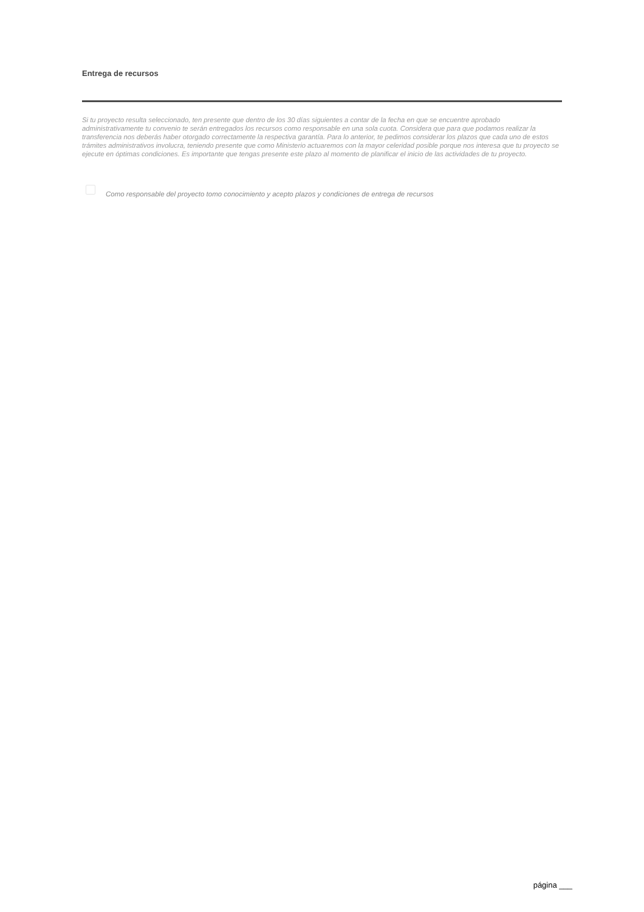Entrega de recursos
Si tu proyecto resulta seleccionado, ten presente que dentro de los 30 días siguientes a contar de la fecha en que se encuentre aprobado administrativamente tu convenio te serán entregados los recursos como responsable en una sola cuota. Considera que para que podamos realizar la transferencia nos deberás haber otorgado correctamente la respectiva garantía. Para lo anterior, te pedimos considerar los plazos que cada uno de estos trámites administrativos involucra, teniendo presente que como Ministerio actuaremos con la mayor celeridad posible porque nos interesa que tu proyecto se ejecute en óptimas condiciones. Es importante que tengas presente este plazo al momento de planificar el inicio de las actividades de tu proyecto.
Como responsable del proyecto tomo conocimiento y acepto plazos y condiciones de entrega de recursos
página ___